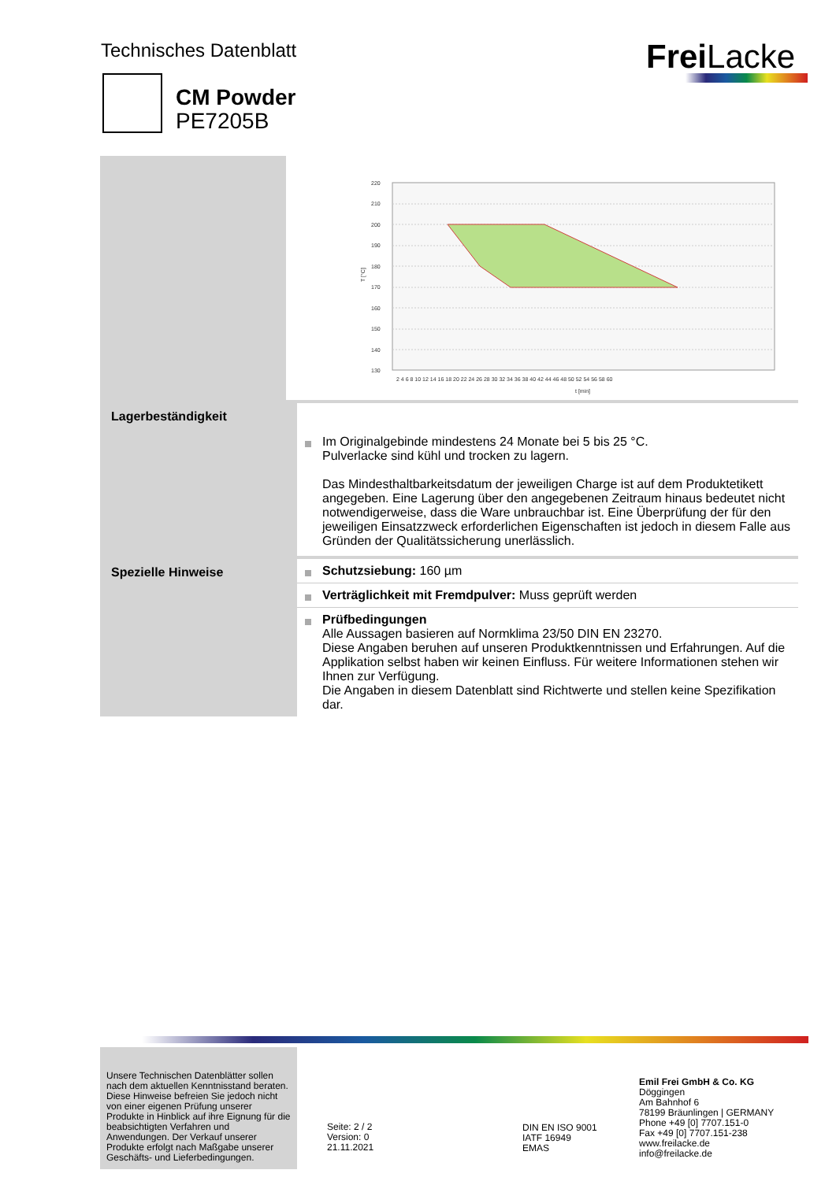Technisches Datenblatt
CM Powder
PE7205B
Frei Lacke
220
210
200
190
180
170
160
150
140
130
T [°C]
t [min]
2 4 6 8 10 12 14 16 18 20 22 24 26 28 30 32 34 36 38 40 42 44 46 48 50 52 54 56 58 60
Lagerbeständigkeit
Im Originalgebinde mindestens 24 Monate bei 5 bis 25 °C.
Pulverlacke sind kühl und trocken zu lagern.
Das Mindesthaltbarkeitsdatum der jeweiligen Charge ist auf dem Produktetikett angegeben. Eine Lagerung über den angegebenen Zeitraum hinaus bedeutet nicht notwendigerweise, dass die Ware unbrauchbar ist. Eine Überprüfung der für den jeweiligen Einsatzzweck erforderlichen Eigenschaften ist jedoch in diesem Falle aus Gründen der Qualitätssicherung unerlässlich.
Spezielle Hinweise
Schutzsiebung: 160 µm
Verträglichkeit mit Fremdpulver: Muss geprüft werden
Prüfbedingungen
Alle Aussagen basieren auf Normklima 23/50 DIN EN 23270.
Diese Angaben beruhen auf unseren Produktkenntnissen und Erfahrungen. Auf die Applikation selbst haben wir keinen Einfluss. Für weitere Informationen stehen wir Ihnen zur Verfügung.
Die Angaben in diesem Datenblatt sind Richtwerte und stellen keine Spezifikation dar.
Unsere Technischen Datenblätter sollen nach dem aktuellen Kenntnisstand beraten. Diese Hinweise befreien Sie jedoch nicht von einer eigenen Prüfung unserer Produkte in Hinblick auf ihre Eignung für die beabsichtigten Verfahren und Anwendungen. Der Verkauf unserer Produkte erfolgt nach Maßgabe unserer Geschäfts- und Lieferbedingungen.
Seite: 2 / 2
Version: 0
21.11.2021
DIN EN ISO 9001
IATF 16949
EMAS
Emil Frei GmbH & Co. KG
Döggingen
Am Bahnhof 6
78199 Bräunlingen | GERMANY
Phone +49 [0] 7707.151-0
Fax +49 [0] 7707.151-238
www.freilacke.de
info@freilacke.de